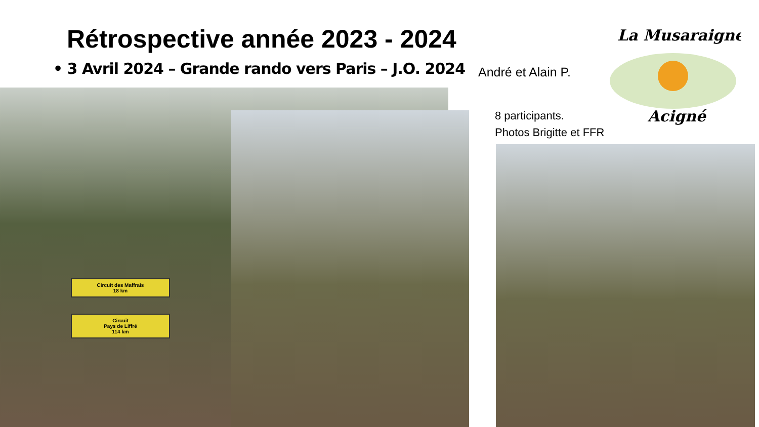Rétrospective année 2023 - 2024
• 3 Avril 2024 – Grande rando vers Paris – J.O. 2024
André et Alain P.
La Musaraigne
Acigné
8 participants.
Photos Brigitte et FFR
Circuit des Maffrais
18 km
Circuit
Pays de Liffré
114 km